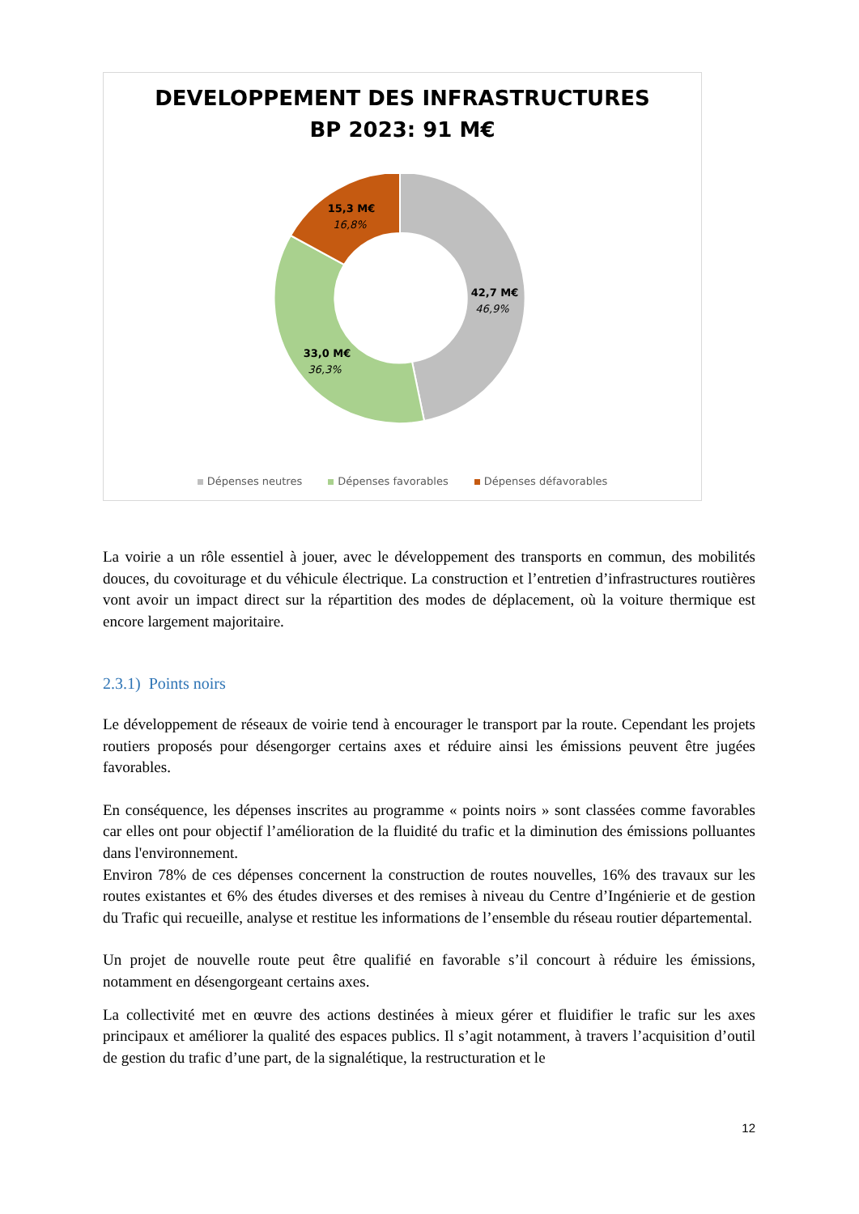DEVELOPPEMENT DES INFRASTRUCTURES
BP 2023: 91 M€
15,3 M€
16,8%
42,7 M€
46,9%
33,0 M€
36,3%
Dépenses neutres Dépenses favorables Dépenses défavorables
La voirie a un rôle essentiel à jouer, avec le développement des transports en commun, des mobilités douces, du covoiturage et du véhicule électrique. La construction et l’entretien d’infrastructures routières vont avoir un impact direct sur la répartition des modes de déplacement, où la voiture thermique est encore largement majoritaire.
2.3.1) Points noirs
Le développement de réseaux de voirie tend à encourager le transport par la route. Cependant les projets routiers proposés pour désengorger certains axes et réduire ainsi les émissions peuvent être jugées favorables.
En conséquence, les dépenses inscrites au programme « points noirs » sont classées comme favorables car elles ont pour objectif l’amélioration de la fluidité du trafic et la diminution des émissions polluantes dans l'environnement.
Environ 78% de ces dépenses concernent la construction de routes nouvelles, 16% des travaux sur les routes existantes et 6% des études diverses et des remises à niveau du Centre d’Ingénierie et de gestion du Trafic qui recueille, analyse et restitue les informations de l’ensemble du réseau routier départemental.
Un projet de nouvelle route peut être qualifié en favorable s’il concourt à réduire les émissions, notamment en désengorgeant certains axes.
La collectivité met en œuvre des actions destinées à mieux gérer et fluidifier le trafic sur les axes principaux et améliorer la qualité des espaces publics. Il s’agit notamment, à travers l’acquisition d’outil de gestion du trafic d’une part, de la signalétique, la restructuration et le
12